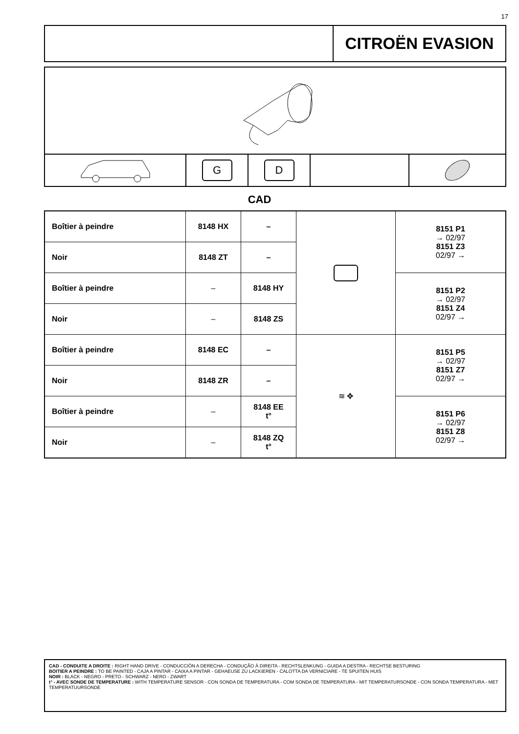17
CITROËN EVASION
G D
CAD
| Boîtier à peindre | 8148 HX | – | | 8151 P1 → 02/97 8151 Z3 02/97 → |
| Noir | 8148 ZT | – | | |
| Boîtier à peindre | – | 8148 HY | | 8151 P2 → 02/97 8151 Z4 02/97 → |
| Noir | – | 8148 ZS | | |
| Boîtier à peindre | 8148 EC | – | ≋ ✥ | 8151 P5 → 02/97 8151 Z7 02/97 → |
| Noir | 8148 ZR | – | | |
| Boîtier à peindre | – | 8148 EE t° | | 8151 P6 → 02/97 8151 Z8 02/97 → |
| Noir | – | 8148 ZQ t° | | |
CAD - CONDUITE A DROITE : RIGHT HAND DRIVE - CONDUCCIÓN A DERECHA - CONDUÇÃO À DIREITA - RECHTSLENKUNG - GUIDA A DESTRA - RECHTSE BESTURING
BOITIER A PEINDRE : TO BE PAINTED - CAJA A PINTAR - CAIXA A PINTAR - GEHAEUSE ZU LACKIEREN - CALOTTA DA VERNICIARE - TE SPUITEN HUIS
NOIR : BLACK - NEGRO - PRETO - SCHWARZ - NERO - ZWART
t° - AVEC SONDE DE TEMPERATURE : WITH TEMPERATURE SENSOR - CON SONDA DE TEMPERATURA - COM SONDA DE TEMPERATURA - MIT TEMPERATURSONDE - CON SONDA TEMPERATURA - MET TEMPERATUURSONDE